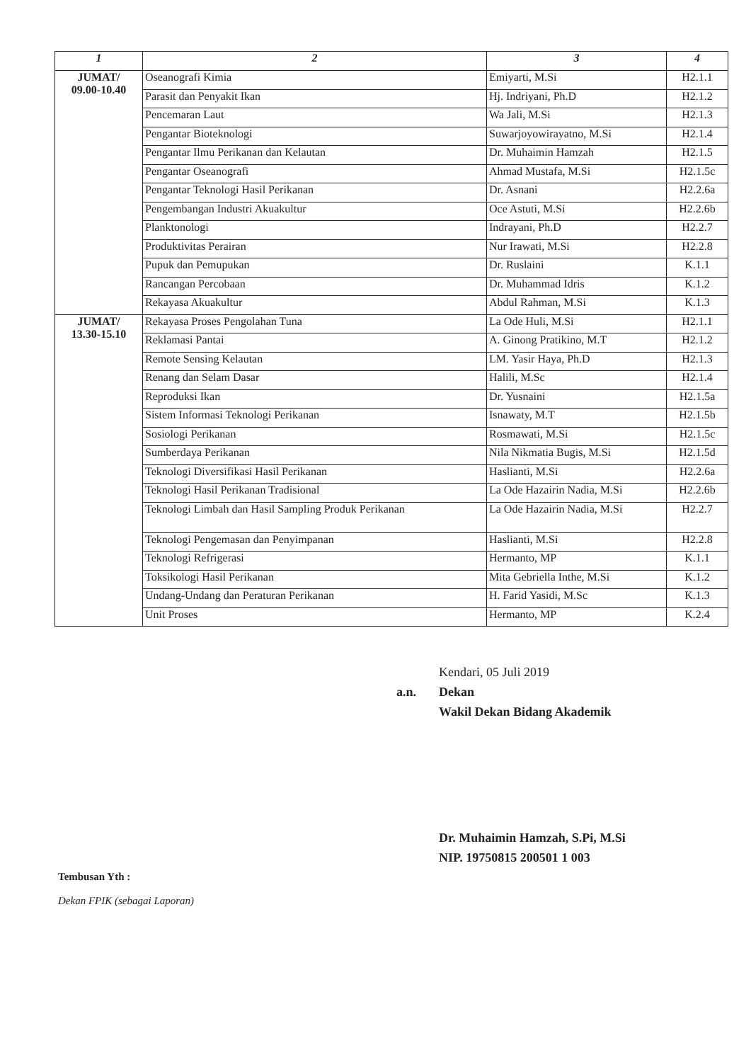| 1 | 2 | 3 | 4 |
| --- | --- | --- | --- |
| JUMAT/ 09.00-10.40 | Oseanografi Kimia | Emiyarti, M.Si | H2.1.1 |
| | Parasit dan Penyakit Ikan | Hj. Indriyani, Ph.D | H2.1.2 |
| | Pencemaran Laut | Wa Jali, M.Si | H2.1.3 |
| | Pengantar Bioteknologi | Suwarjoyowirayatno, M.Si | H2.1.4 |
| | Pengantar Ilmu Perikanan dan Kelautan | Dr. Muhaimin Hamzah | H2.1.5 |
| | Pengantar Oseanografi | Ahmad Mustafa, M.Si | H2.1.5c |
| | Pengantar Teknologi Hasil Perikanan | Dr. Asnani | H2.2.6a |
| | Pengembangan Industri Akuakultur | Oce Astuti, M.Si | H2.2.6b |
| | Planktonologi | Indrayani, Ph.D | H2.2.7 |
| | Produktivitas Perairan | Nur Irawati, M.Si | H2.2.8 |
| | Pupuk dan Pemupukan | Dr. Ruslaini | K.1.1 |
| | Rancangan Percobaan | Dr. Muhammad Idris | K.1.2 |
| | Rekayasa Akuakultur | Abdul Rahman, M.Si | K.1.3 |
| JUMAT/ 13.30-15.10 | Rekayasa Proses Pengolahan Tuna | La Ode Huli, M.Si | H2.1.1 |
| | Reklamasi Pantai | A. Ginong Pratikino, M.T | H2.1.2 |
| | Remote Sensing Kelautan | LM. Yasir Haya, Ph.D | H2.1.3 |
| | Renang dan Selam Dasar | Halili, M.Sc | H2.1.4 |
| | Reproduksi Ikan | Dr. Yusnaini | H2.1.5a |
| | Sistem Informasi Teknologi Perikanan | Isnawaty, M.T | H2.1.5b |
| | Sosiologi Perikanan | Rosmawati, M.Si | H2.1.5c |
| | Sumberdaya Perikanan | Nila Nikmatia Bugis, M.Si | H2.1.5d |
| | Teknologi Diversifikasi Hasil Perikanan | Haslianti, M.Si | H2.2.6a |
| | Teknologi Hasil Perikanan Tradisional | La Ode Hazairin Nadia, M.Si | H2.2.6b |
| | Teknologi Limbah dan Hasil Sampling Produk Perikanan | La Ode Hazairin Nadia, M.Si | H2.2.7 |
| | Teknologi Pengemasan dan Penyimpanan | Haslianti, M.Si | H2.2.8 |
| | Teknologi Refrigerasi | Hermanto, MP | K.1.1 |
| | Toksikologi Hasil Perikanan | Mita Gebriella Inthe, M.Si | K.1.2 |
| | Undang-Undang dan Peraturan Perikanan | H. Farid Yasidi, M.Sc | K.1.3 |
| | Unit Proses | Hermanto, MP | K.2.4 |
Kendari, 05 Juli 2019
a.n. Dekan
Wakil Dekan Bidang Akademik
Dr. Muhaimin Hamzah, S.Pi, M.Si
NIP. 19750815 200501 1 003
Tembusan Yth :
Dekan FPIK (sebagai Laporan)